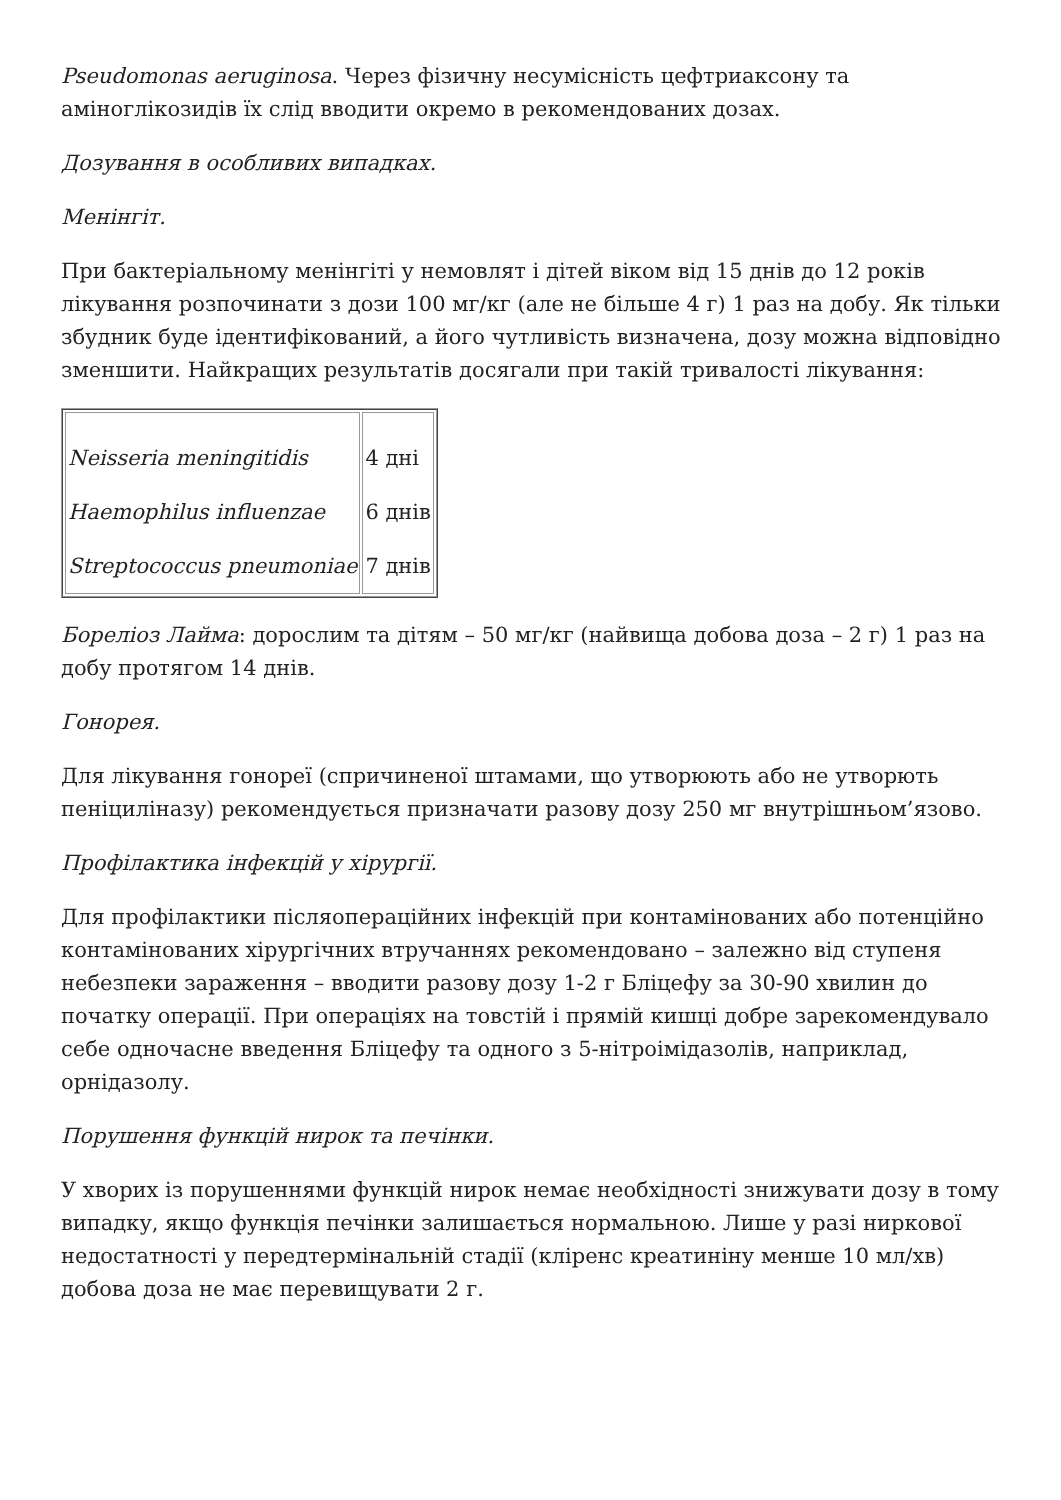Pseudomonas aeruginosa. Через фізичну несумісність цефтриаксону та аміноглікозидів їх слід вводити окремо в рекомендованих дозах.
Дозування в особливих випадках.
Менінгіт.
При бактеріальному менінгіті у немовлят і дітей віком від 15 днів до 12 років лікування розпочинати з дози 100 мг/кг (але не більше 4 г) 1 раз на добу. Як тільки збудник буде ідентифікований, а його чутливість визначена, дозу можна відповідно зменшити. Найкращих результатів досягали при такій тривалості лікування:
| Neisseria meningitidis Haemophilus influenzae Streptococcus pneumoniae | 4 дні 6 днів 7 днів |
Бореліоз Лайма: дорослим та дітям – 50 мг/кг (найвища добова доза – 2 г) 1 раз на добу протягом 14 днів.
Гонорея.
Для лікування гонореї (спричиненої штамами, що утворюють або не утворють пеніцилiназу) рекомендується призначати разову дозу 250 мг внутрішньом’язово.
Профілактика інфекцій у хірургії.
Для профілактики післяопераційних інфекцій при контамінованих або потенційно контамінованих хірургічних втручаннях рекомендовано – залежно від ступеня небезпеки зараження – вводити разову дозу 1-2 г Бліцефу за 30-90 хвилин до початку операції. При операціях на товстій і прямій кишці добре зарекомендувало себе одночасне введення Бліцефу та одного з 5-нітроімідазолів, наприклад, орнідазолу.
Порушення функцій нирок та печінки.
У хворих із порушеннями функцій нирок немає необхідності знижувати дозу в тому випадку, якщо функція печінки залишається нормальною. Лише у разі ниркової недостатності у передтермінальній стадії (кліренс креатиніну менше 10 мл/хв) добова доза не має перевищувати 2 г.